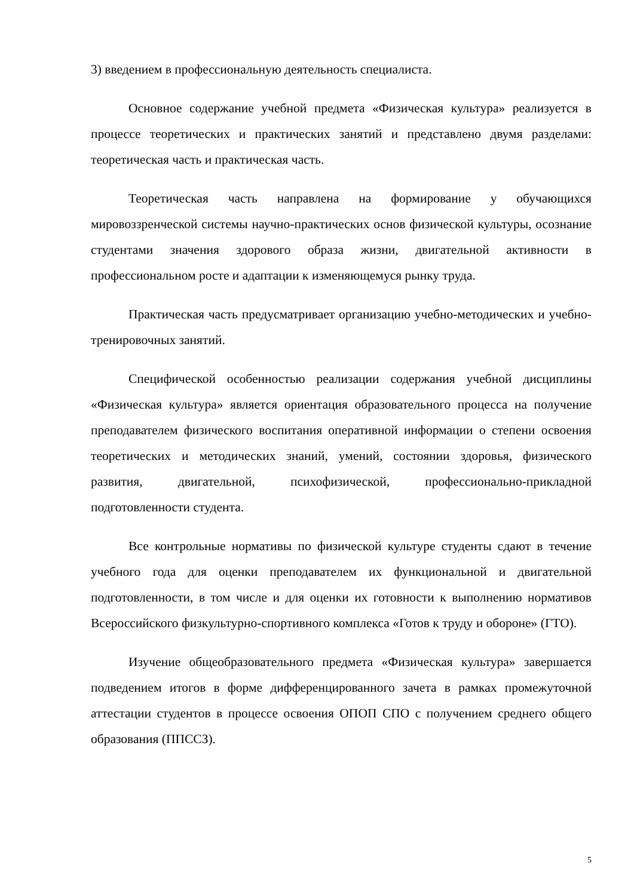3) введением в профессиональную деятельность специалиста.
Основное содержание учебной предмета «Физическая культура» реализуется в процессе теоретических и практических занятий и представлено двумя разделами: теоретическая часть и практическая часть.
Теоретическая часть направлена на формирование у обучающихся мировоззренческой системы научно-практических основ физической культуры, осознание студентами значения здорового образа жизни, двигательной активности в профессиональном росте и адаптации к изменяющемуся рынку труда.
Практическая часть предусматривает организацию учебно-методических и учебно-тренировочных занятий.
Специфической особенностью реализации содержания учебной дисциплины «Физическая культура» является ориентация образовательного процесса на получение преподавателем физического воспитания оперативной информации о степени освоения теоретических и методических знаний, умений, состоянии здоровья, физического развития, двигательной, психофизической, профессионально-прикладной подготовленности студента.
Все контрольные нормативы по физической культуре студенты сдают в течение учебного года для оценки преподавателем их функциональной и двигательной подготовленности, в том числе и для оценки их готовности к выполнению нормативов Всероссийского физкультурно-спортивного комплекса «Готов к труду и обороне» (ГТО).
Изучение общеобразовательного предмета «Физическая культура» завершается подведением итогов в форме дифференцированного зачета в рамках промежуточной аттестации студентов в процессе освоения ОПОП СПО с получением среднего общего образования (ППССЗ).
5